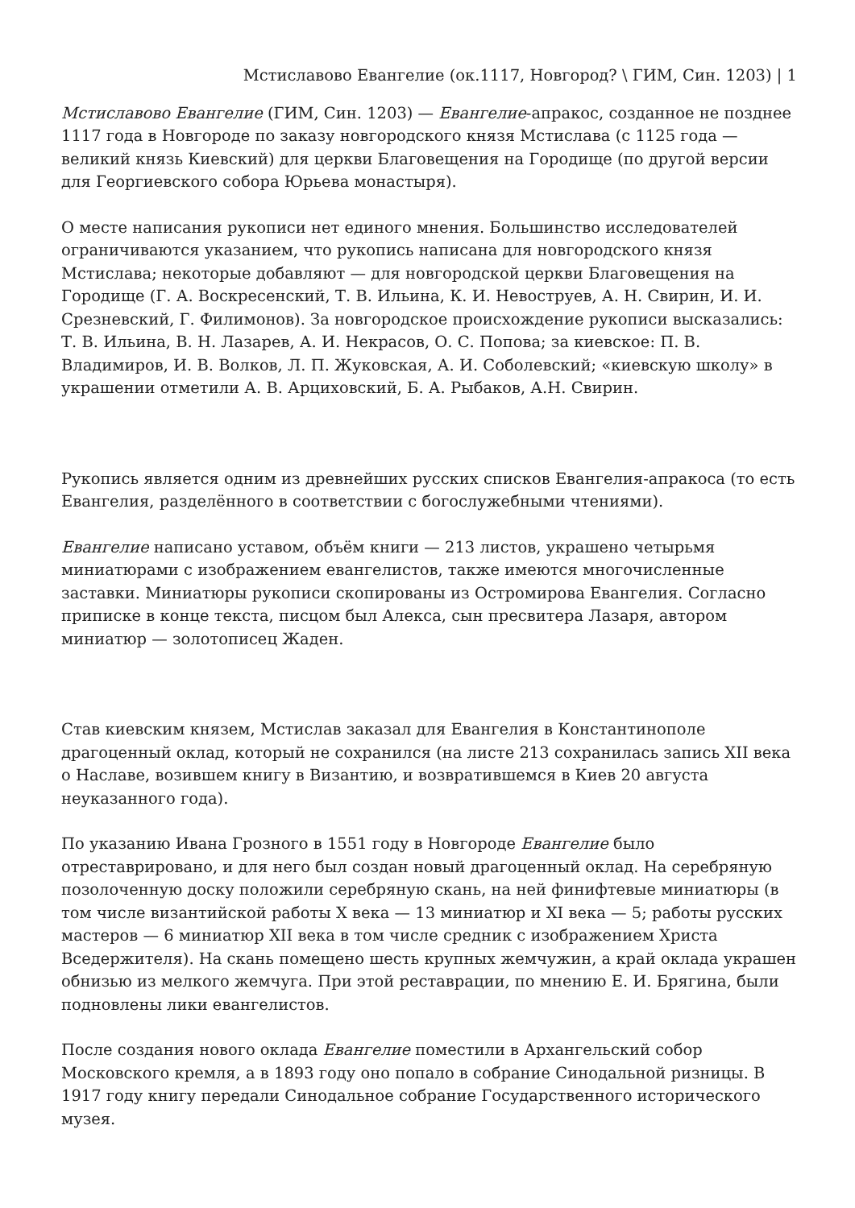Мстиславово Евангелие (ок.1117, Новгород? \ ГИМ, Син. 1203) | 1
Мстиславово Евангелие (ГИМ, Син. 1203) — Евангелие-апракос, созданное не позднее 1117 года в Новгороде по заказу новгородского князя Мстислава (с 1125 года — великий князь Киевский) для церкви Благовещения на Городище (по другой версии для Георгиевского собора Юрьева монастыря).
О месте написания рукописи нет единого мнения. Большинство исследователей ограничиваются указанием, что рукопись написана для новгородского князя Мстислава; некоторые добавляют — для новгородской церкви Благовещения на Городище (Г. А. Воскресенский, Т. В. Ильина, К. И. Невоструев, А. Н. Свирин, И. И. Срезневский, Г. Филимонов). За новгородское происхождение рукописи высказались: Т. В. Ильина, В. Н. Лазарев, А. И. Некрасов, О. С. Попова; за киевское: П. В. Владимиров, И. В. Волков, Л. П. Жуковская, А. И. Соболевский; «киевскую школу» в украшении отметили А. В. Арциховский, Б. А. Рыбаков, А.Н. Свирин.
Рукопись является одним из древнейших русских списков Евангелия-апракоса (то есть Евангелия, разделённого в соответствии с богослужебными чтениями).
Евангелие написано уставом, объём книги — 213 листов, украшено четырьмя миниатюрами с изображением евангелистов, также имеются многочисленные заставки. Миниатюры рукописи скопированы из Остромирова Евангелия. Согласно приписке в конце текста, писцом был Алекса, сын пресвитера Лазаря, автором миниатюр — золотописец Жаден.
Став киевским князем, Мстислав заказал для Евангелия в Константинополе драгоценный оклад, который не сохранился (на листе 213 сохранилась запись XII века о Наславе, возившем книгу в Византию, и возвратившемся в Киев 20 августа неуказанного года).
По указанию Ивана Грозного в 1551 году в Новгороде Евангелие было отреставрировано, и для него был создан новый драгоценный оклад. На серебряную позолоченную доску положили серебряную скань, на ней финифтевые миниатюры (в том числе византийской работы X века — 13 миниатюр и XI века — 5; работы русских мастеров — 6 миниатюр XII века в том числе средник с изображением Христа Вседержителя). На скань помещено шесть крупных жемчужин, а край оклада украшен обнизью из мелкого жемчуга. При этой реставрации, по мнению Е. И. Брягина, были подновлены лики евангелистов.
После создания нового оклада Евангелие поместили в Архангельский собор Московского кремля, а в 1893 году оно попало в собрание Синодальной ризницы. В 1917 году книгу передали Синодальное собрание Государственного исторического музея.